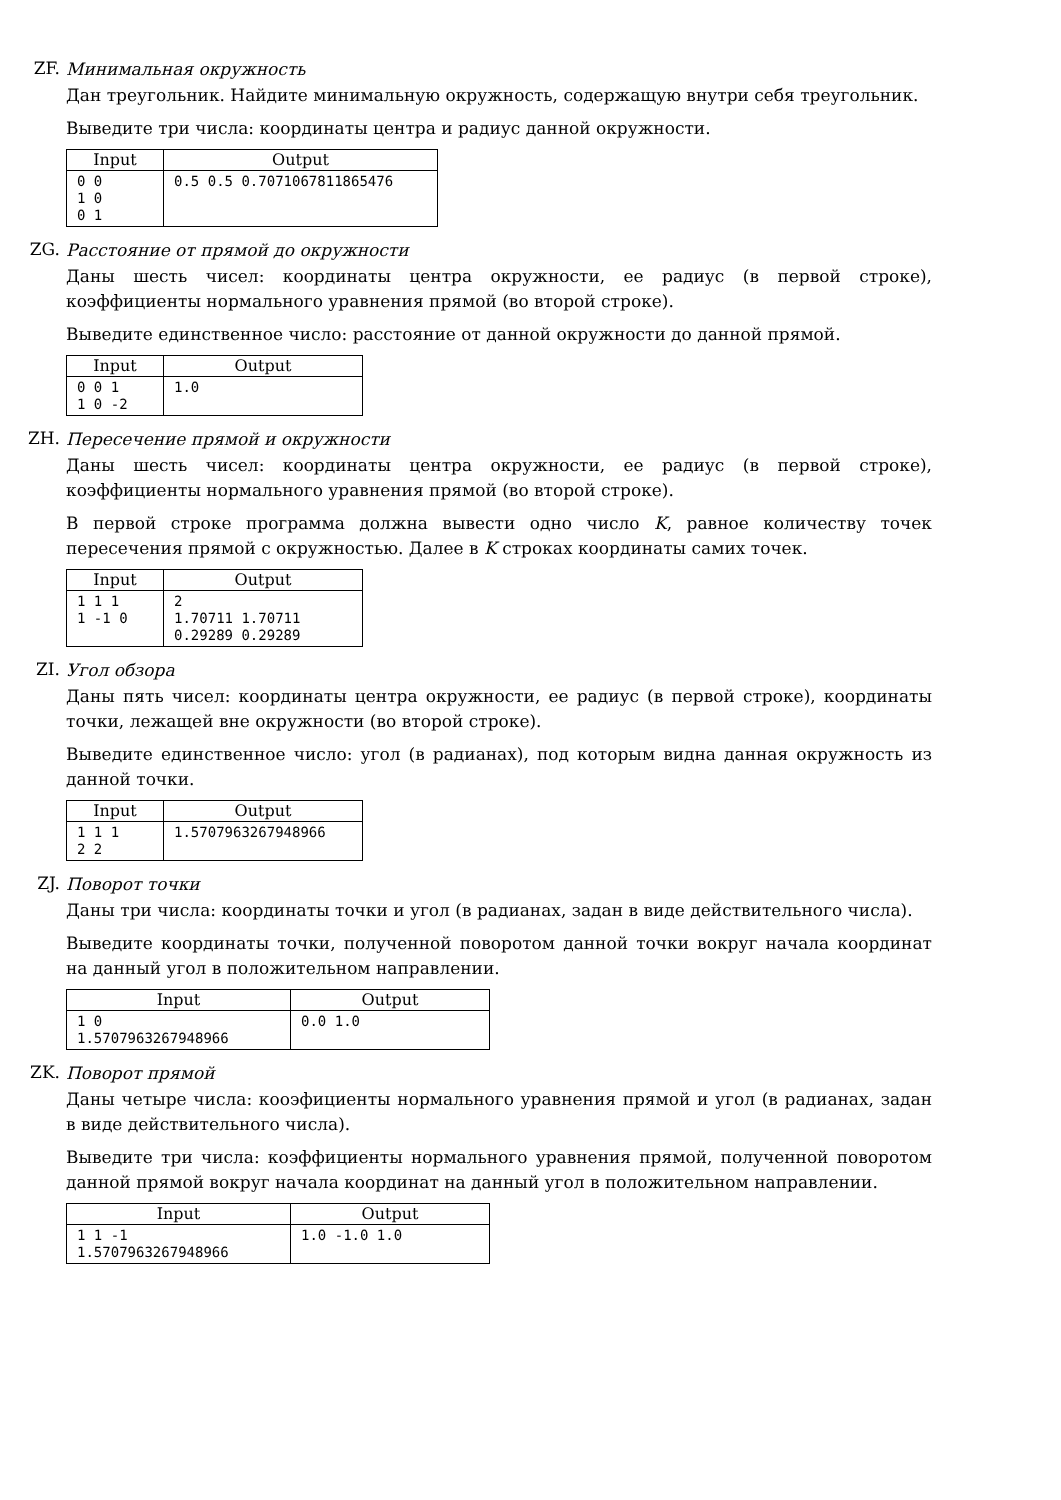ZF.
Минимальная окружность
Дан треугольник. Найдите минимальную окружность, содержащую внутри себя треугольник.
Выведите три числа: координаты центра и радиус данной окружности.
| Input | Output |
| --- | --- |
| 0 0 1 0 0 1 | 0.5 0.5 0.7071067811865476 |
ZG.
Расстояние от прямой до окружности
Даны шесть чисел: координаты центра окружности, ее радиус (в первой строке), коэффициенты нормального уравнения прямой (во второй строке).
Выведите единственное число: расстояние от данной окружности до данной прямой.
| Input | Output |
| --- | --- |
| 0 0 1 1 0 -2 | 1.0 |
ZH.
Пересечение прямой и окружности
Даны шесть чисел: координаты центра окружности, ее радиус (в первой строке), коэффициенты нормального уравнения прямой (во второй строке).
В первой строке программа должна вывести одно число K, равное количеству точек пересечения прямой с окружностью. Далее в K строках координаты самих точек.
| Input | Output |
| --- | --- |
| 1 1 1 1 -1 0 | 2 1.70711 1.70711 0.29289 0.29289 |
ZI.
Угол обзора
Даны пять чисел: координаты центра окружности, ее радиус (в первой строке), координаты точки, лежащей вне окружности (во второй строке).
Выведите единственное число: угол (в радианах), под которым видна данная окружность из данной точки.
| Input | Output |
| --- | --- |
| 1 1 1 2 2 | 1.5707963267948966 |
ZJ.
Поворот точки
Даны три числа: координаты точки и угол (в радианах, задан в виде действительного числа).
Выведите координаты точки, полученной поворотом данной точки вокруг начала координат на данный угол в положительном направлении.
| Input | Output |
| --- | --- |
| 1 0 1.5707963267948966 | 0.0 1.0 |
ZK.
Поворот прямой
Даны четыре числа: кооэфициенты нормального уравнения прямой и угол (в радианах, задан в виде действительного числа).
Выведите три числа: коэффициенты нормального уравнения прямой, полученной поворотом данной прямой вокруг начала координат на данный угол в положительном направлении.
| Input | Output |
| --- | --- |
| 1 1 -1 1.5707963267948966 | 1.0 -1.0 1.0 |